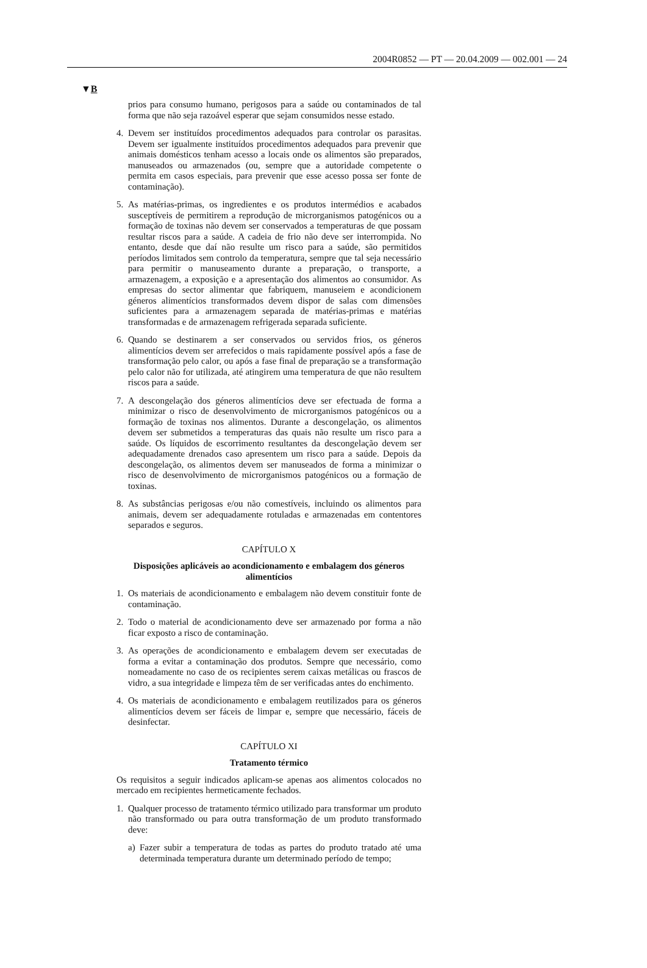2004R0852 — PT — 20.04.2009 — 002.001 — 24
▼B
prios para consumo humano, perigosos para a saúde ou contaminados de tal forma que não seja razoável esperar que sejam consumidos nesse estado.
4. Devem ser instituídos procedimentos adequados para controlar os parasitas. Devem ser igualmente instituídos procedimentos adequados para prevenir que animais domésticos tenham acesso a locais onde os alimentos são preparados, manuseados ou armazenados (ou, sempre que a autoridade competente o permita em casos especiais, para prevenir que esse acesso possa ser fonte de contaminação).
5. As matérias-primas, os ingredientes e os produtos intermédios e acabados susceptíveis de permitirem a reprodução de microrganismos patogénicos ou a formação de toxinas não devem ser conservados a temperaturas de que possam resultar riscos para a saúde. A cadeia de frio não deve ser interrompida. No entanto, desde que daí não resulte um risco para a saúde, são permitidos períodos limitados sem controlo da temperatura, sempre que tal seja necessário para permitir o manuseamento durante a preparação, o transporte, a armazenagem, a exposição e a apresentação dos alimentos ao consumidor. As empresas do sector alimentar que fabriquem, manuseiem e acondicionem géneros alimentícios transformados devem dispor de salas com dimensões suficientes para a armazenagem separada de matérias-primas e matérias transformadas e de armazenagem refrigerada separada suficiente.
6. Quando se destinarem a ser conservados ou servidos frios, os géneros alimentícios devem ser arrefecidos o mais rapidamente possível após a fase de transformação pelo calor, ou após a fase final de preparação se a transformação pelo calor não for utilizada, até atingirem uma temperatura de que não resultem riscos para a saúde.
7. A descongelação dos géneros alimentícios deve ser efectuada de forma a minimizar o risco de desenvolvimento de microrganismos patogénicos ou a formação de toxinas nos alimentos. Durante a descongelação, os alimentos devem ser submetidos a temperaturas das quais não resulte um risco para a saúde. Os líquidos de escorrimento resultantes da descongelação devem ser adequadamente drenados caso apresentem um risco para a saúde. Depois da descongelação, os alimentos devem ser manuseados de forma a minimizar o risco de desenvolvimento de microrganismos patogénicos ou a formação de toxinas.
8. As substâncias perigosas e/ou não comestíveis, incluindo os alimentos para animais, devem ser adequadamente rotuladas e armazenadas em contentores separados e seguros.
CAPÍTULO X
Disposições aplicáveis ao acondicionamento e embalagem dos géneros alimentícios
1. Os materiais de acondicionamento e embalagem não devem constituir fonte de contaminação.
2. Todo o material de acondicionamento deve ser armazenado por forma a não ficar exposto a risco de contaminação.
3. As operações de acondicionamento e embalagem devem ser executadas de forma a evitar a contaminação dos produtos. Sempre que necessário, como nomeadamente no caso de os recipientes serem caixas metálicas ou frascos de vidro, a sua integridade e limpeza têm de ser verificadas antes do enchimento.
4. Os materiais de acondicionamento e embalagem reutilizados para os géneros alimentícios devem ser fáceis de limpar e, sempre que necessário, fáceis de desinfectar.
CAPÍTULO XI
Tratamento térmico
Os requisitos a seguir indicados aplicam-se apenas aos alimentos colocados no mercado em recipientes hermeticamente fechados.
1. Qualquer processo de tratamento térmico utilizado para transformar um produto não transformado ou para outra transformação de um produto transformado deve:
a) Fazer subir a temperatura de todas as partes do produto tratado até uma determinada temperatura durante um determinado período de tempo;